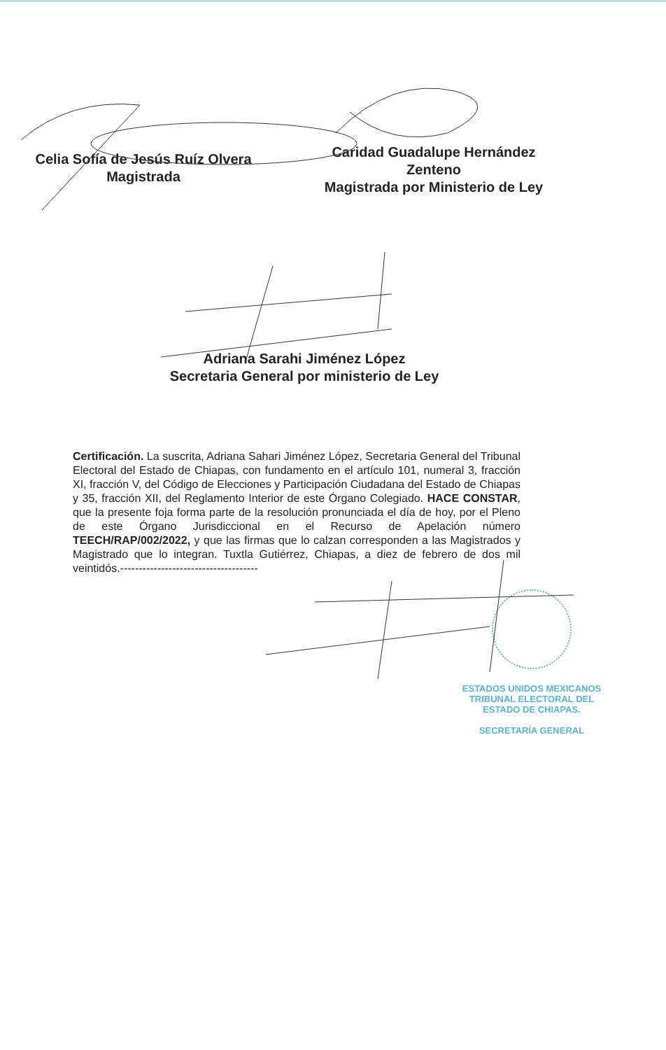Celia Sofía de Jesús Ruíz Olvera
Magistrada
Caridad Guadalupe Hernández
Zenteno
Magistrada por Ministerio de Ley
Adriana Sarahi Jiménez López
Secretaria General por ministerio de Ley
Certificación. La suscrita, Adriana Sahari Jiménez López, Secretaria General del Tribunal Electoral del Estado de Chiapas, con fundamento en el artículo 101, numeral 3, fracción XI, fracción V, del Código de Elecciones y Participación Ciudadana del Estado de Chiapas y 35, fracción XII, del Reglamento Interior de este Órgano Colegiado. HACE CONSTAR, que la presente foja forma parte de la resolución pronunciada el día de hoy, por el Pleno de este Órgano Jurisdiccional en el Recurso de Apelación número TEECH/RAP/002/2022, y que las firmas que lo calzan corresponden a las Magistrados y Magistrado que lo integran. Tuxtla Gutiérrez, Chiapas, a diez de febrero de dos mil veintidós.-------------------------------------
ESTADOS UNIDOS MEXICANOS
TRIBUNAL ELECTORAL DEL
ESTADO DE CHIAPAS.
SECRETARÍA GENERAL